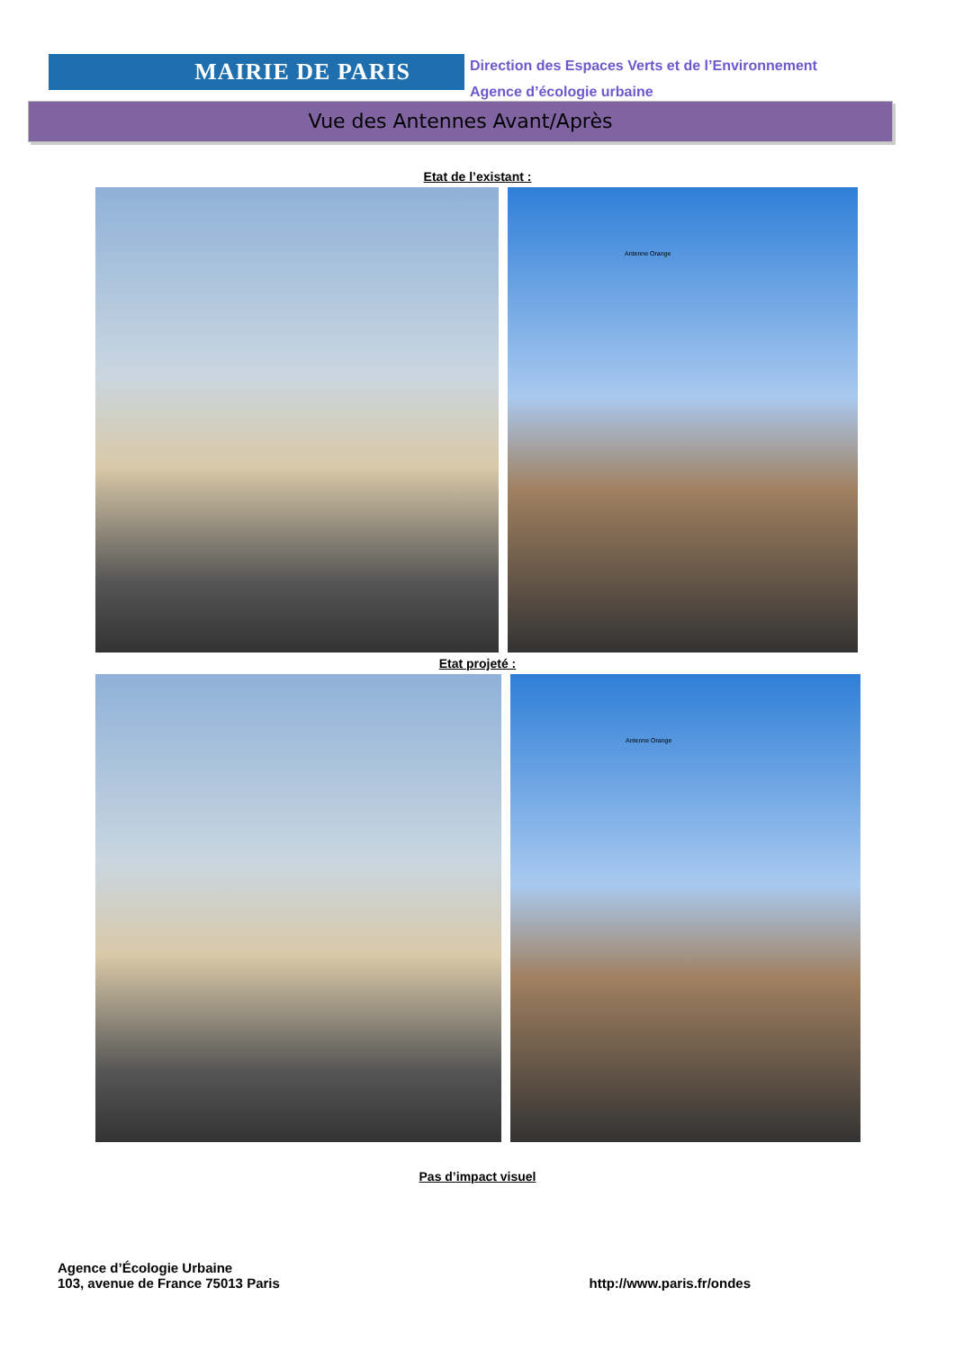MAIRIE DE PARIS
Direction des Espaces Verts et de l’Environnement
Agence d’écologie urbaine
Vue des Antennes Avant/Après
Etat de l’existant :
Antenne Orange
Etat projeté :
Antenne Orange
Pas d’impact visuel
Agence d’Écologie Urbaine
103, avenue de France 75013 Paris
http://www.paris.fr/ondes